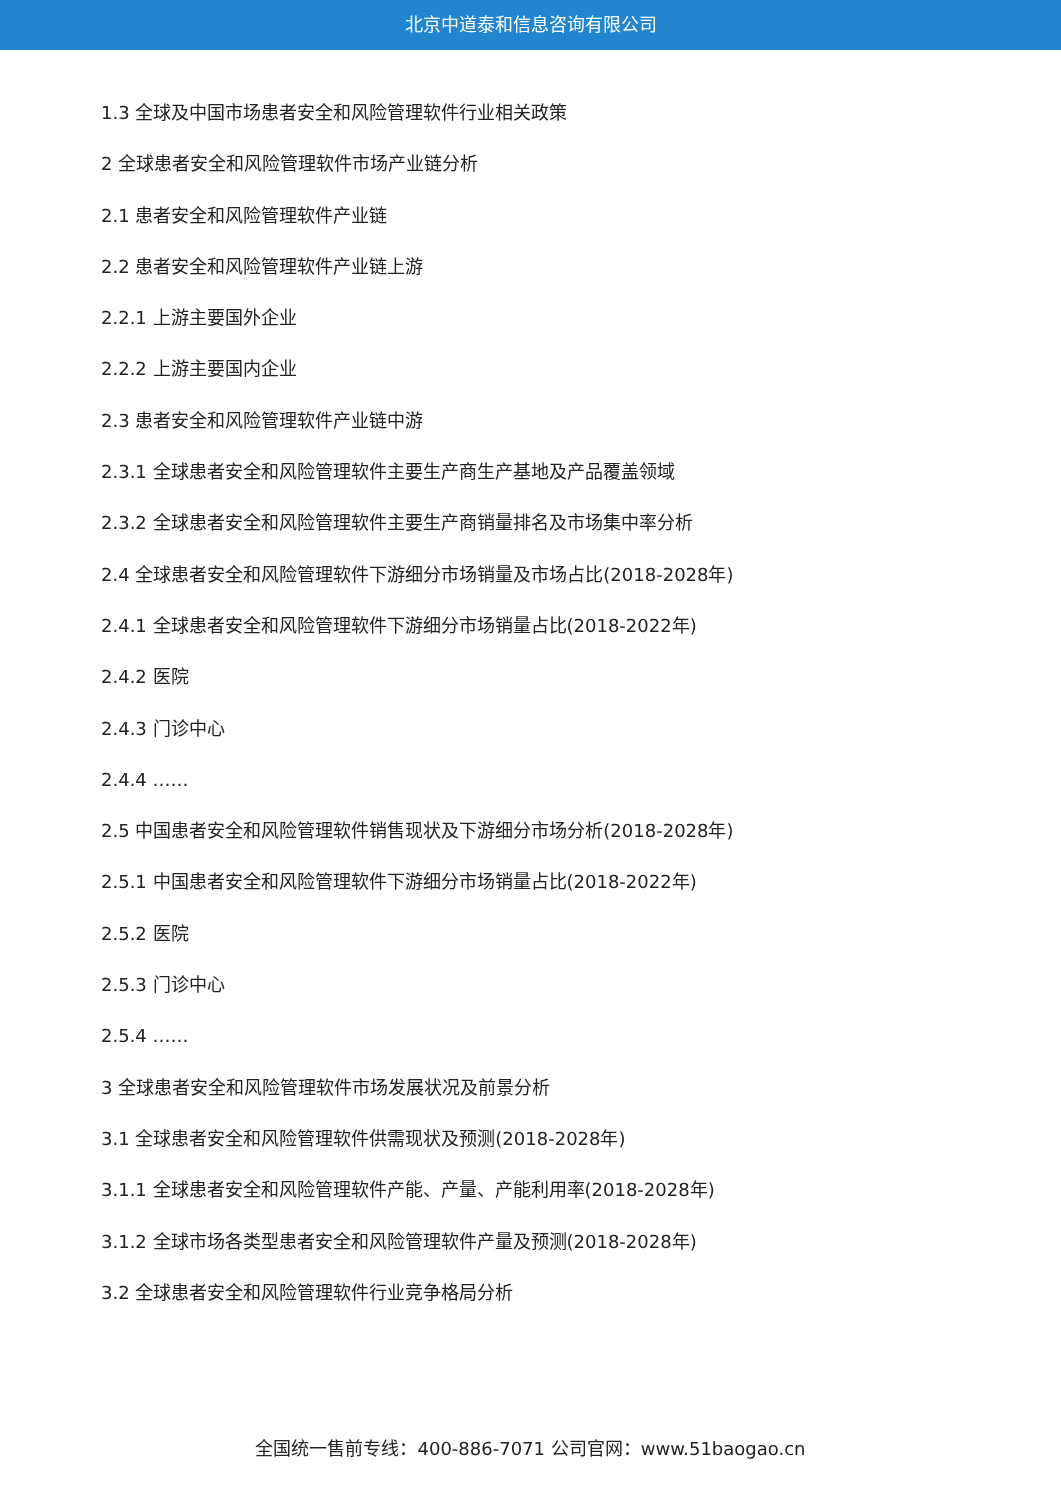北京中道泰和信息咨询有限公司
1.3 全球及中国市场患者安全和风险管理软件行业相关政策
2 全球患者安全和风险管理软件市场产业链分析
2.1 患者安全和风险管理软件产业链
2.2 患者安全和风险管理软件产业链上游
2.2.1 上游主要国外企业
2.2.2 上游主要国内企业
2.3 患者安全和风险管理软件产业链中游
2.3.1 全球患者安全和风险管理软件主要生产商生产基地及产品覆盖领域
2.3.2 全球患者安全和风险管理软件主要生产商销量排名及市场集中率分析
2.4 全球患者安全和风险管理软件下游细分市场销量及市场占比(2018-2028年)
2.4.1 全球患者安全和风险管理软件下游细分市场销量占比(2018-2022年)
2.4.2 医院
2.4.3 门诊中心
2.4.4 ……
2.5 中国患者安全和风险管理软件销售现状及下游细分市场分析(2018-2028年)
2.5.1 中国患者安全和风险管理软件下游细分市场销量占比(2018-2022年)
2.5.2 医院
2.5.3 门诊中心
2.5.4 ……
3 全球患者安全和风险管理软件市场发展状况及前景分析
3.1 全球患者安全和风险管理软件供需现状及预测(2018-2028年)
3.1.1 全球患者安全和风险管理软件产能、产量、产能利用率(2018-2028年)
3.1.2 全球市场各类型患者安全和风险管理软件产量及预测(2018-2028年)
3.2 全球患者安全和风险管理软件行业竞争格局分析
全国统一售前专线：400-886-7071 公司官网：www.51baogao.cn